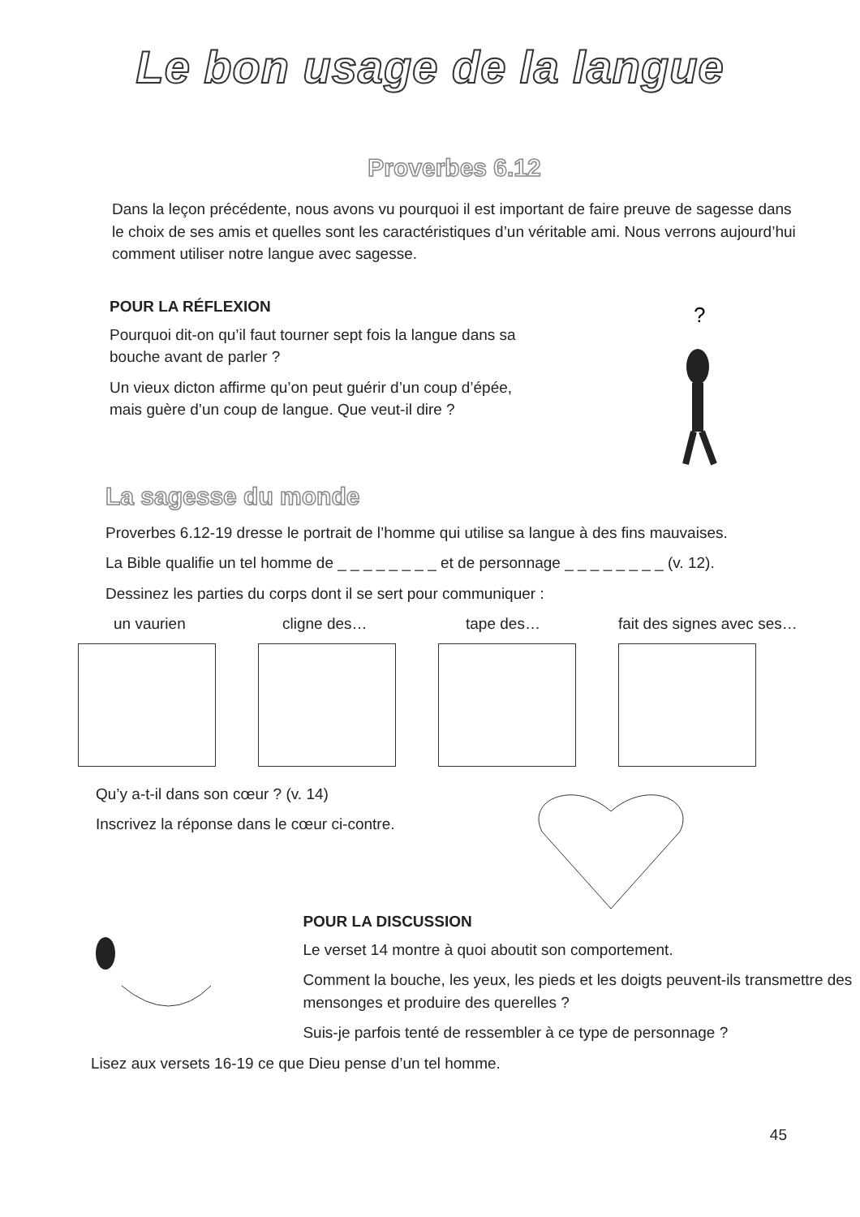Le bon usage de la langue
Proverbes 6.12
Dans la leçon précédente, nous avons vu pourquoi il est important de faire preuve de sagesse dans le choix de ses amis et quelles sont les caractéristiques d’un véritable ami. Nous verrons aujourd’hui comment utiliser notre langue avec sagesse.
POUR LA RÉFLEXION
Pourquoi dit-on qu’il faut tourner sept fois la langue dans sa bouche avant de parler ?
Un vieux dicton affirme qu’on peut guérir d’un coup d’épée, mais guère d’un coup de langue. Que veut-il dire ?
?
La sagesse du monde
Proverbes 6.12-19 dresse le portrait de l’homme qui utilise sa langue à des fins mauvaises.
La Bible qualifie un tel homme de _ _ _ _ _ _ _ _ et de personnage _ _ _ _ _ _ _ _ (v. 12).
Dessinez les parties du corps dont il se sert pour communiquer :
un vaurien cligne des… tape des… fait des signes avec ses…
Qu’y a-t-il dans son cœur ? (v. 14)
Inscrivez la réponse dans le cœur ci-contre.
POUR LA DISCUSSION
Le verset 14 montre à quoi aboutit son comportement.
Comment la bouche, les yeux, les pieds et les doigts peuvent-ils transmettre des mensonges et produire des querelles ?
Suis-je parfois tenté de ressembler à ce type de personnage ?
Lisez aux versets 16-19 ce que Dieu pense d’un tel homme.
45